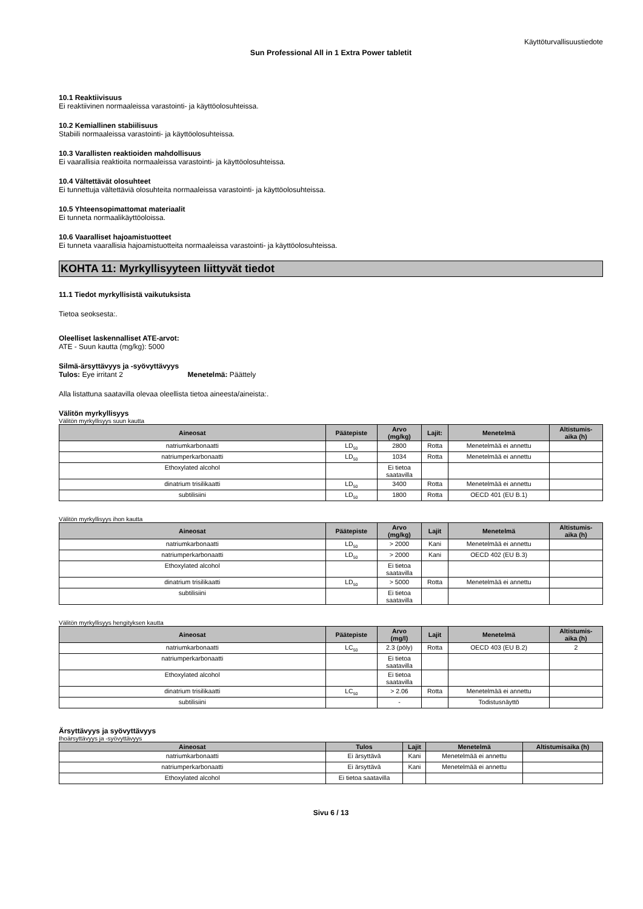Käyttöturvallisuustiedote
Sun Professional All in 1 Extra Power tabletit
10.1 Reaktiivisuus
Ei reaktiivinen normaaleissa varastointi- ja käyttöolosuhteissa.
10.2 Kemiallinen stabiilisuus
Stabiili normaaleissa varastointi- ja käyttöolosuhteissa.
10.3 Varallisten reaktioiden mahdollisuus
Ei vaarallisia reaktioita normaaleissa varastointi- ja käyttöolosuhteissa.
10.4 Vältettävät olosuhteet
Ei tunnettuja vältettäviä olosuhteita normaaleissa varastointi- ja käyttöolosuhteissa.
10.5 Yhteensopimattomat materiaalit
Ei tunneta normaalikäyttöoloissa.
10.6 Vaaralliset hajoamistuotteet
Ei tunneta vaarallisia hajoamistuotteita normaaleissa varastointi- ja käyttöolosuhteissa.
KOHTA 11: Myrkyllisyyteen liittyvät tiedot
11.1 Tiedot myrkyllisistä vaikutuksista
Tietoa seoksesta:.
Oleelliset laskennalliset ATE-arvot:
ATE - Suun kautta (mg/kg): 5000
Silmä-ärsyttävyys ja -syövyttävyys
Tulos: Eye irritant 2 Menetelmä: Päättely
Alla listattuna saatavilla olevaa oleellista tietoa aineesta/aineista:.
Välitön myrkyllisyys
Välitön myrkyllisyys suun kautta
| Aineosat | Päätepiste | Arvo (mg/kg) | Lajit: | Menetelmä | Altistumis- aika (h) |
| --- | --- | --- | --- | --- | --- |
| natriumkarbonaatti | LD<sub>50</sub> | 2800 | Rotta | Menetelmää ei annettu | |
| natriumperkarbonaatti | LD<sub>50</sub> | 1034 | Rotta | Menetelmää ei annettu | |
| Ethoxylated alcohol | | Ei tietoa saatavilla | | | |
| dinatrium trisilikaatti | LD<sub>50</sub> | 3400 | Rotta | Menetelmää ei annettu | |
| subtilisiini | LD<sub>50</sub> | 1800 | Rotta | OECD 401 (EU B.1) | |
Välitön myrkyllisyys ihon kautta
| Aineosat | Päätepiste | Arvo (mg/kg) | Lajit | Menetelmä | Altistumis- aika (h) |
| --- | --- | --- | --- | --- | --- |
| natriumkarbonaatti | LD<sub>50</sub> | > 2000 | Kani | Menetelmää ei annettu | |
| natriumperkarbonaatti | LD<sub>50</sub> | > 2000 | Kani | OECD 402 (EU B.3) | |
| Ethoxylated alcohol | | Ei tietoa saatavilla | | | |
| dinatrium trisilikaatti | LD<sub>50</sub> | > 5000 | Rotta | Menetelmää ei annettu | |
| subtilisiini | | Ei tietoa saatavilla | | | |
Välitön myrkyllisyys hengityksen kautta
| Aineosat | Päätepiste | Arvo (mg/l) | Lajit | Menetelmä | Altistumis- aika (h) |
| --- | --- | --- | --- | --- | --- |
| natriumkarbonaatti | LC<sub>50</sub> | 2.3 (pöly) | Rotta | OECD 403 (EU B.2) | 2 |
| natriumperkarbonaatti | | Ei tietoa saatavilla | | | |
| Ethoxylated alcohol | | Ei tietoa saatavilla | | | |
| dinatrium trisilikaatti | LC<sub>50</sub> | > 2.06 | Rotta | Menetelmää ei annettu | |
| subtilisiini | | - | | Todistusnäyttö | |
Ärsyttävyys ja syövyttävyys
Ihoärsyttävyys ja -syövyttävyys
| Aineosat | Tulos | Lajit | Menetelmä | Altistumisaika (h) |
| --- | --- | --- | --- | --- |
| natriumkarbonaatti | Ei ärsyttävä | Kani | Menetelmää ei annettu | |
| natriumperkarbonaatti | Ei ärsyttävä | Kani | Menetelmää ei annettu | |
| Ethoxylated alcohol | Ei tietoa saatavilla | | | |
Sivu 6 / 13